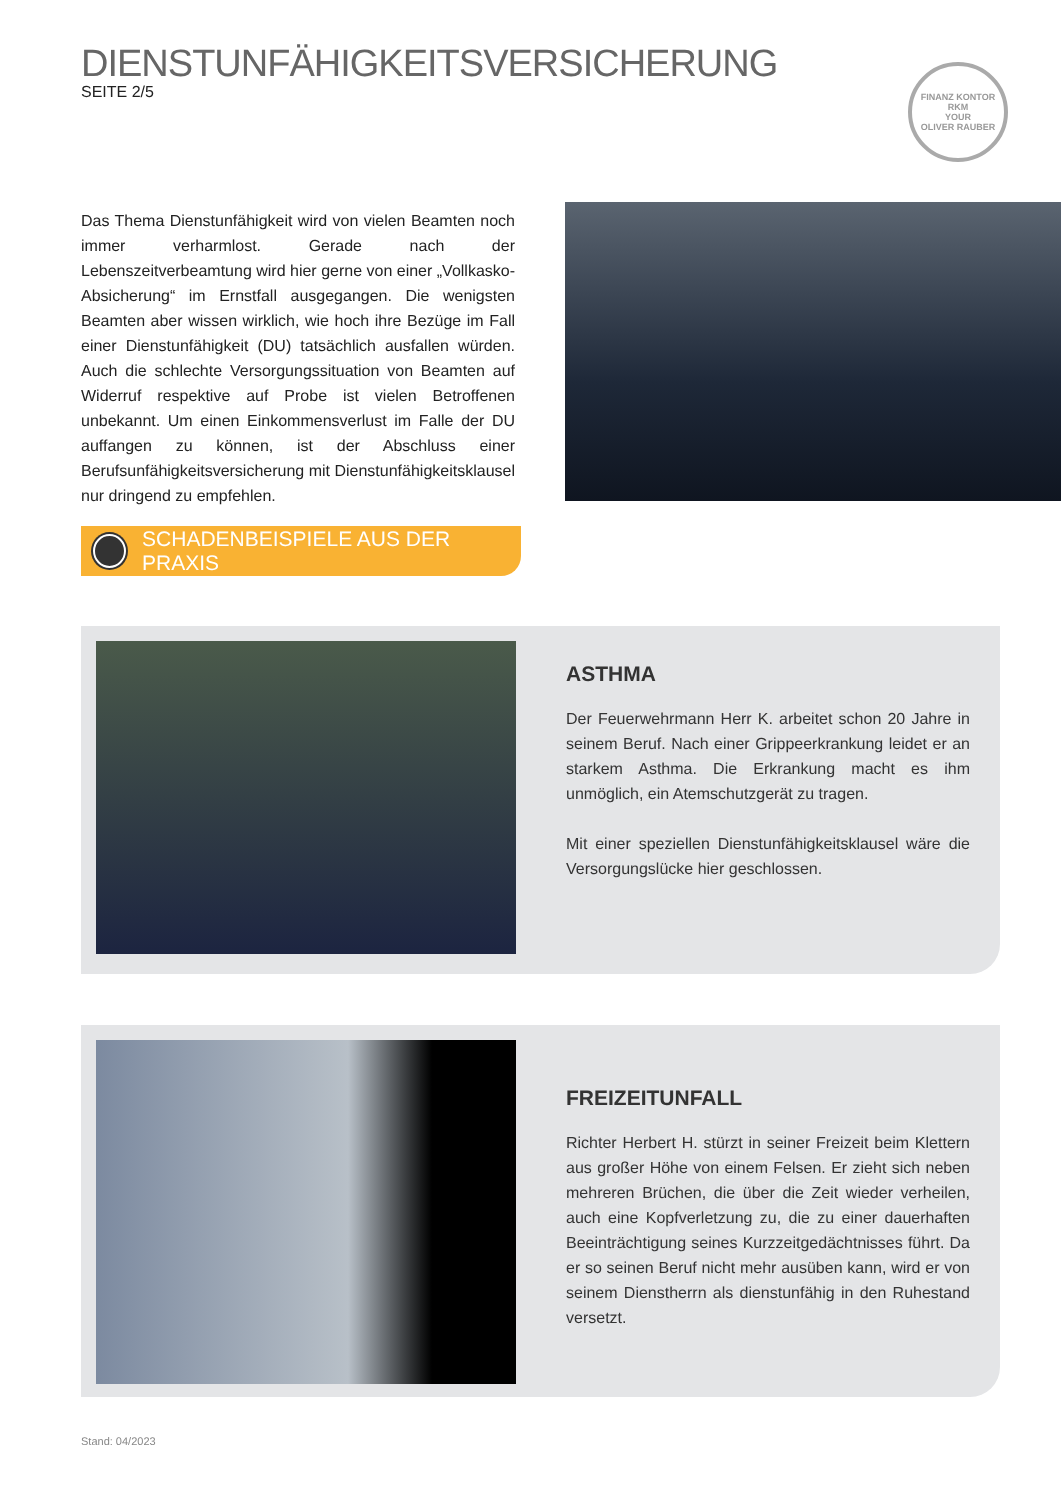DIENSTUNFÄHIGKEITSVERSICHERUNG
SEITE 2/5
FINANZ KONTOR RKM
YOUR
OLIVER RAUBER
Das Thema Dienstunfähigkeit wird von vielen Beamten noch immer verharmlost. Gerade nach der Lebenszeitverbeamtung wird hier gerne von einer „Vollkasko-Absicherung“ im Ernstfall ausgegangen. Die wenigsten Beamten aber wissen wirklich, wie hoch ihre Bezüge im Fall einer Dienstunfähigkeit (DU) tatsächlich ausfallen würden. Auch die schlechte Versorgungssituation von Beamten auf Widerruf respektive auf Probe ist vielen Betroffenen unbekannt. Um einen Einkommensverlust im Falle der DU auffangen zu können, ist der Abschluss einer Berufsunfähigkeitsversicherung mit Dienstunfähigkeitsklausel nur dringend zu empfehlen.
SCHADENBEISPIELE AUS DER PRAXIS
ASTHMA
Der Feuerwehrmann Herr K. arbeitet schon 20 Jahre in seinem Beruf. Nach einer Grippeerkrankung leidet er an starkem Asthma. Die Erkrankung macht es ihm unmöglich, ein Atemschutzgerät zu tragen.
Mit einer speziellen Dienstunfähigkeitsklausel wäre die Versorgungslücke hier geschlossen.
FREIZEITUNFALL
Richter Herbert H. stürzt in seiner Freizeit beim Klettern aus großer Höhe von einem Felsen. Er zieht sich neben mehreren Brüchen, die über die Zeit wieder verheilen, auch eine Kopfverletzung zu, die zu einer dauerhaften Beeinträchtigung seines Kurzzeitgedächtnisses führt. Da er so seinen Beruf nicht mehr ausüben kann, wird er von seinem Dienstherrn als dienstunfähig in den Ruhestand versetzt.
Stand: 04/2023